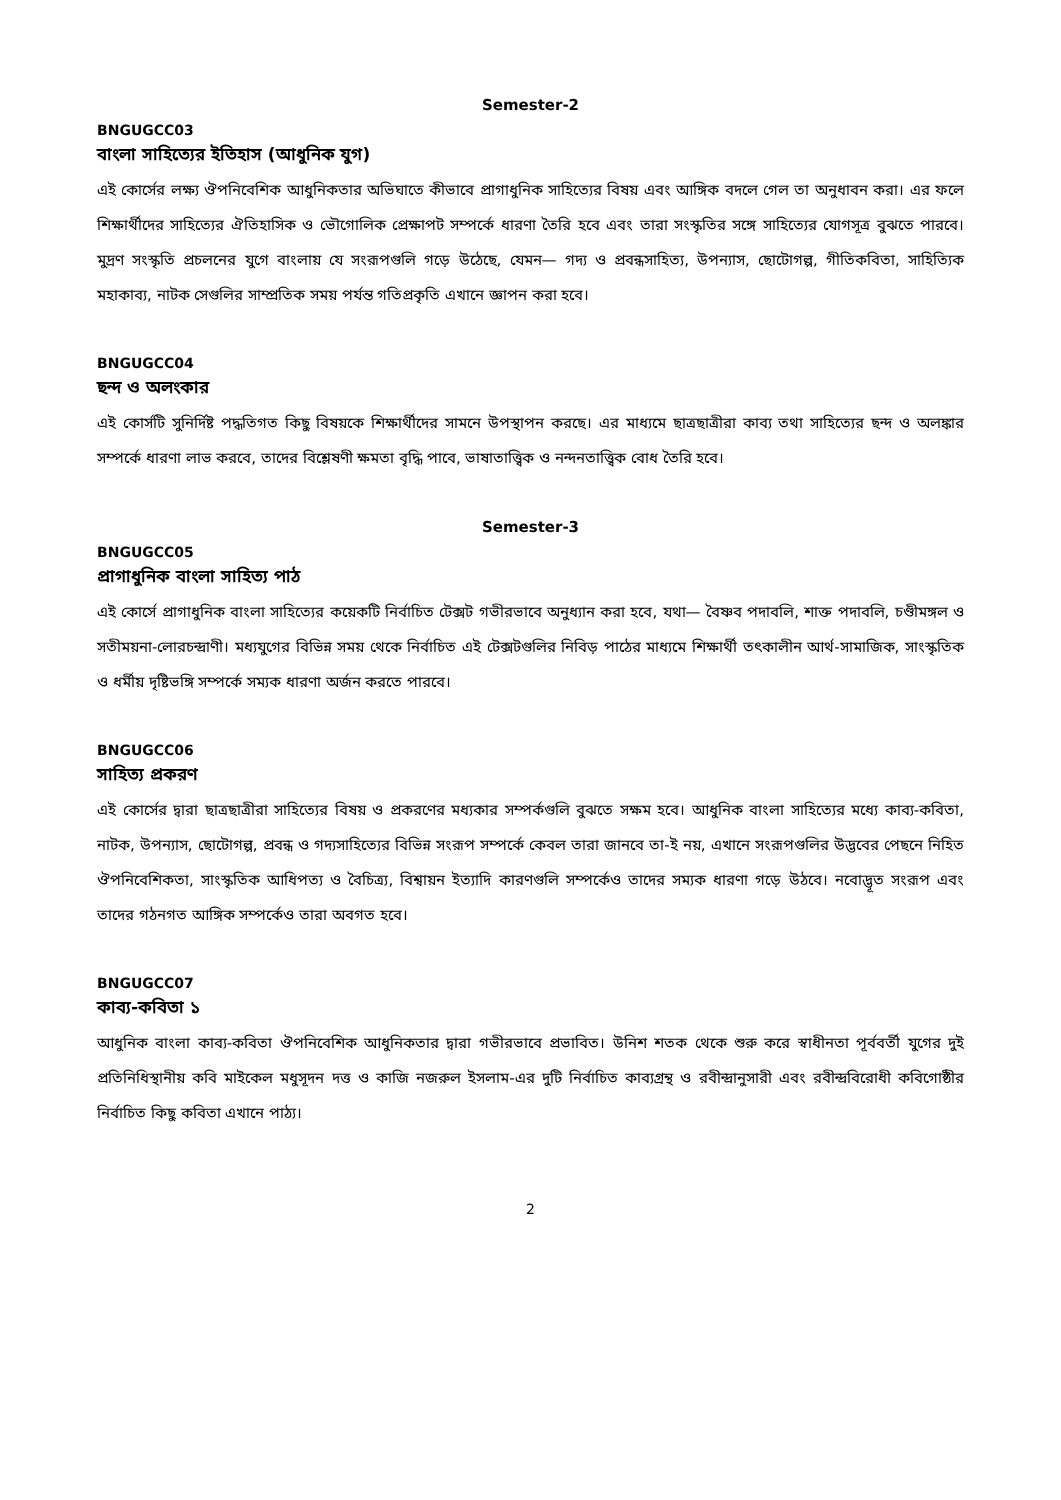Semester-2
BNGUGCC03
বাংলা সাহিত্যের ইতিহাস (আধুনিক যুগ)
এই কোর্সের লক্ষ্য ঔপনিবেশিক আধুনিকতার অভিঘাতে কীভাবে প্রাগাধুনিক সাহিত্যের বিষয় এবং আঙ্গিক বদলে গেল তা অনুধাবন করা। এর ফলে শিক্ষার্থীদের সাহিত্যের ঐতিহাসিক ও ভৌগোলিক প্রেক্ষাপট সম্পর্কে ধারণা তৈরি হবে এবং তারা সংস্কৃতির সঙ্গে সাহিত্যের যোগসূত্র বুঝতে পারবে। মুদ্রণ সংস্কৃতি প্রচলনের যুগে বাংলায় যে সংরূপগুলি গড়ে উঠেছে, যেমন— গদ্য ও প্রবন্ধসাহিত্য, উপন্যাস, ছোটোগল্প, গীতিকবিতা, সাহিত্যিক মহাকাব্য, নাটক সেগুলির সাম্প্রতিক সময় পর্যন্ত গতিপ্রকৃতি এখানে জ্ঞাপন করা হবে।
BNGUGCC04
ছন্দ ও অলংকার
এই কোর্সটি সুনির্দিষ্ট পদ্ধতিগত কিছু বিষয়কে শিক্ষার্থীদের সামনে উপস্থাপন করছে। এর মাধ্যমে ছাত্রছাত্রীরা কাব্য তথা সাহিত্যের ছন্দ ও অলঙ্কার সম্পর্কে ধারণা লাভ করবে, তাদের বিশ্লেষণী ক্ষমতা বৃদ্ধি পাবে, ভাষাতাত্ত্বিক ও নন্দনতাত্ত্বিক বোধ তৈরি হবে।
Semester-3
BNGUGCC05
প্রাগাধুনিক বাংলা সাহিত্য পাঠ
এই কোর্সে প্রাগাধুনিক বাংলা সাহিত্যের কয়েকটি নির্বাচিত টেক্সট গভীরভাবে অনুধ্যান করা হবে, যথা— বৈষ্ণব পদাবলি, শাক্ত পদাবলি, চণ্ডীমঙ্গল ও সতীময়না-লোরচন্দ্রাণী। মধ্যযুগের বিভিন্ন সময় থেকে নির্বাচিত এই টেক্সটগুলির নিবিড় পাঠের মাধ্যমে শিক্ষার্থী তৎকালীন আর্থ-সামাজিক, সাংস্কৃতিক ও ধর্মীয় দৃষ্টিভঙ্গি সম্পর্কে সম্যক ধারণা অর্জন করতে পারবে।
BNGUGCC06
সাহিত্য প্রকরণ
এই কোর্সের দ্বারা ছাত্রছাত্রীরা সাহিত্যের বিষয় ও প্রকরণের মধ্যকার সম্পর্কগুলি বুঝতে সক্ষম হবে। আধুনিক বাংলা সাহিত্যের মধ্যে কাব্য-কবিতা, নাটক, উপন্যাস, ছোটোগল্প, প্রবন্ধ ও গদ্যসাহিত্যের বিভিন্ন সংরূপ সম্পর্কে কেবল তারা জানবে তা-ই নয়, এখানে সংরূপগুলির উদ্ভবের পেছনে নিহিত ঔপনিবেশিকতা, সাংস্কৃতিক আধিপত্য ও বৈচিত্র্য, বিশ্বায়ন ইত্যাদি কারণগুলি সম্পর্কেও তাদের সম্যক ধারণা গড়ে উঠবে। নবোদ্ভূত সংরূপ এবং তাদের গঠনগত আঙ্গিক সম্পর্কেও তারা অবগত হবে।
BNGUGCC07
কাব্য-কবিতা ১
আধুনিক বাংলা কাব্য-কবিতা ঔপনিবেশিক আধুনিকতার দ্বারা গভীরভাবে প্রভাবিত। উনিশ শতক থেকে শুরু করে স্বাধীনতা পূর্ববর্তী যুগের দুই প্রতিনিধিস্থানীয় কবি মাইকেল মধুসূদন দত্ত ও কাজি নজরুল ইসলাম-এর দুটি নির্বাচিত কাব্যগ্রন্থ ও রবীন্দ্রানুসারী এবং রবীন্দ্রবিরোধী কবিগোষ্ঠীর নির্বাচিত কিছু কবিতা এখানে পাঠ্য।
2